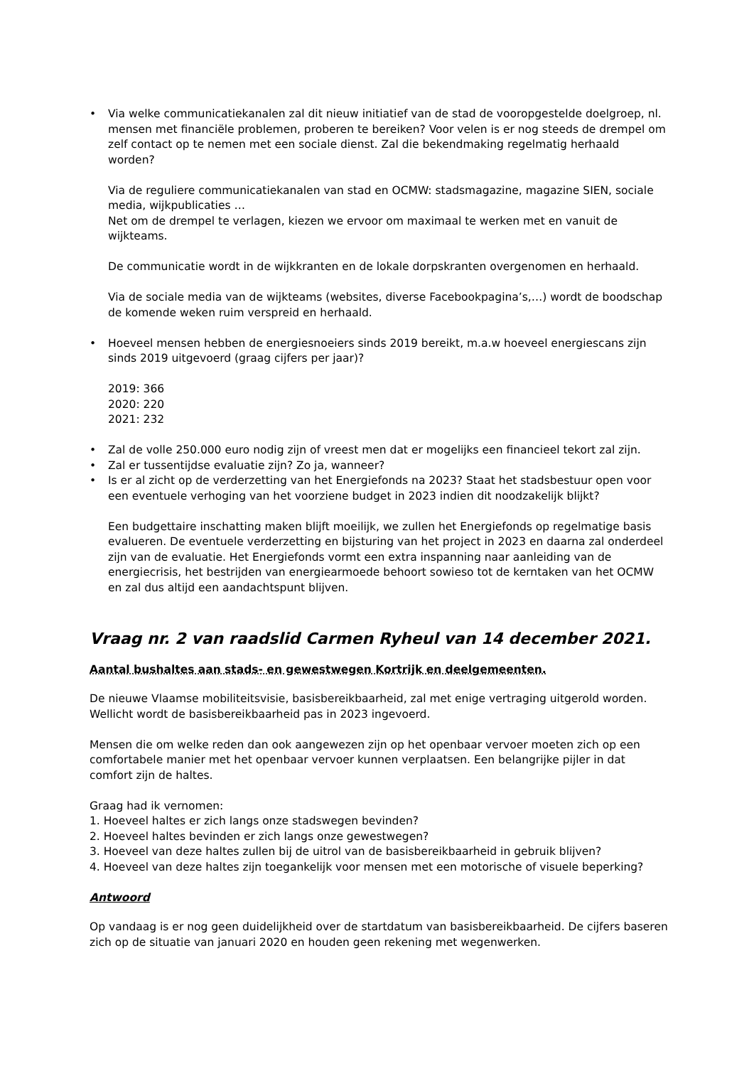• Via welke communicatiekanalen zal dit nieuw initiatief van de stad de vooropgestelde doelgroep, nl. mensen met financiële problemen, proberen te bereiken? Voor velen is er nog steeds de drempel om zelf contact op te nemen met een sociale dienst. Zal die bekendmaking regelmatig herhaald worden?
Via de reguliere communicatiekanalen van stad en OCMW: stadsmagazine, magazine SIEN, sociale media, wijkpublicaties …
Net om de drempel te verlagen, kiezen we ervoor om maximaal te werken met en vanuit de wijkteams.
De communicatie wordt in de wijkkranten en de lokale dorpskranten overgenomen en herhaald.
Via de sociale media van de wijkteams (websites, diverse Facebookpagina’s,…) wordt de boodschap de komende weken ruim verspreid en herhaald.
• Hoeveel mensen hebben de energiesnoeiers sinds 2019 bereikt, m.a.w hoeveel energiescans zijn sinds 2019 uitgevoerd (graag cijfers per jaar)?
2019: 366
2020: 220
2021: 232
• Zal de volle 250.000 euro nodig zijn of vreest men dat er mogelijks een financieel tekort zal zijn.
• Zal er tussentijdse evaluatie zijn? Zo ja, wanneer?
• Is er al zicht op de verderzetting van het Energiefonds na 2023? Staat het stadsbestuur open voor een eventuele verhoging van het voorziene budget in 2023 indien dit noodzakelijk blijkt?
Een budgettaire inschatting maken blijft moeilijk, we zullen het Energiefonds op regelmatige basis evalueren. De eventuele verderzetting en bijsturing van het project in 2023 en daarna zal onderdeel zijn van de evaluatie. Het Energiefonds vormt een extra inspanning naar aanleiding van de energiecrisis, het bestrijden van energiearmoede behoort sowieso tot de kerntaken van het OCMW en zal dus altijd een aandachtspunt blijven.
Vraag nr. 2 van raadslid Carmen Ryheul van 14 december 2021.
Aantal bushaltes aan stads- en gewestwegen Kortrijk en deelgemeenten.
De nieuwe Vlaamse mobiliteitsvisie, basisbereikbaarheid, zal met enige vertraging uitgerold worden. Wellicht wordt de basisbereikbaarheid pas in 2023 ingevoerd.
Mensen die om welke reden dan ook aangewezen zijn op het openbaar vervoer moeten zich op een comfortabele manier met het openbaar vervoer kunnen verplaatsen. Een belangrijke pijler in dat comfort zijn de haltes.
Graag had ik vernomen:
1. Hoeveel haltes er zich langs onze stadswegen bevinden?
2. Hoeveel haltes bevinden er zich langs onze gewestwegen?
3. Hoeveel van deze haltes zullen bij de uitrol van de basisbereikbaarheid in gebruik blijven?
4. Hoeveel van deze haltes zijn toegankelijk voor mensen met een motorische of visuele beperking?
Antwoord
Op vandaag is er nog geen duidelijkheid over de startdatum van basisbereikbaarheid. De cijfers baseren zich op de situatie van januari 2020 en houden geen rekening met wegenwerken.